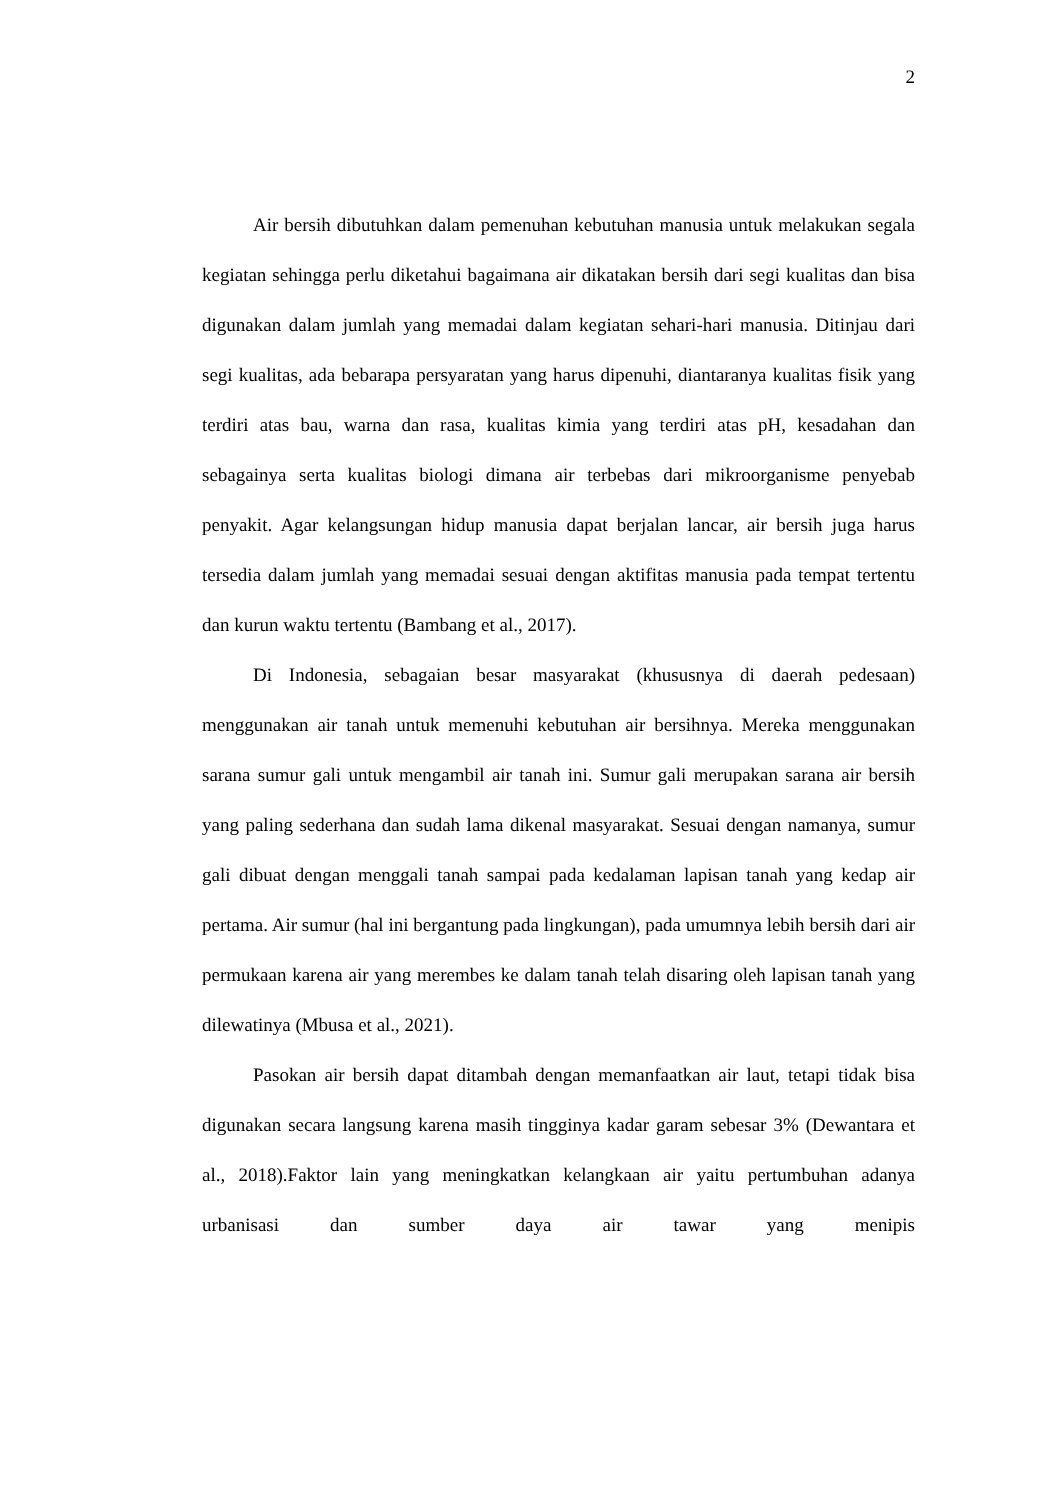2
Air bersih dibutuhkan dalam pemenuhan kebutuhan manusia untuk melakukan segala kegiatan sehingga perlu diketahui bagaimana air dikatakan bersih dari segi kualitas dan bisa digunakan dalam jumlah yang memadai dalam kegiatan sehari-hari manusia. Ditinjau dari segi kualitas, ada bebarapa persyaratan yang harus dipenuhi, diantaranya kualitas fisik yang terdiri atas bau, warna dan rasa, kualitas kimia yang terdiri atas pH, kesadahan dan sebagainya serta kualitas biologi dimana air terbebas dari mikroorganisme penyebab penyakit. Agar kelangsungan hidup manusia dapat berjalan lancar, air bersih juga harus tersedia dalam jumlah yang memadai sesuai dengan aktifitas manusia pada tempat tertentu dan kurun waktu tertentu (Bambang et al., 2017).
Di Indonesia, sebagaian besar masyarakat (khususnya di daerah pedesaan) menggunakan air tanah untuk memenuhi kebutuhan air bersihnya. Mereka menggunakan sarana sumur gali untuk mengambil air tanah ini. Sumur gali merupakan sarana air bersih yang paling sederhana dan sudah lama dikenal masyarakat. Sesuai dengan namanya, sumur gali dibuat dengan menggali tanah sampai pada kedalaman lapisan tanah yang kedap air pertama. Air sumur (hal ini bergantung pada lingkungan), pada umumnya lebih bersih dari air permukaan karena air yang merembes ke dalam tanah telah disaring oleh lapisan tanah yang dilewatinya (Mbusa et al., 2021).
Pasokan air bersih dapat ditambah dengan memanfaatkan air laut, tetapi tidak bisa digunakan secara langsung karena masih tingginya kadar garam sebesar 3% (Dewantara et al., 2018).Faktor lain yang meningkatkan kelangkaan air yaitu pertumbuhan adanya urbanisasi dan sumber daya air tawar yang menipis